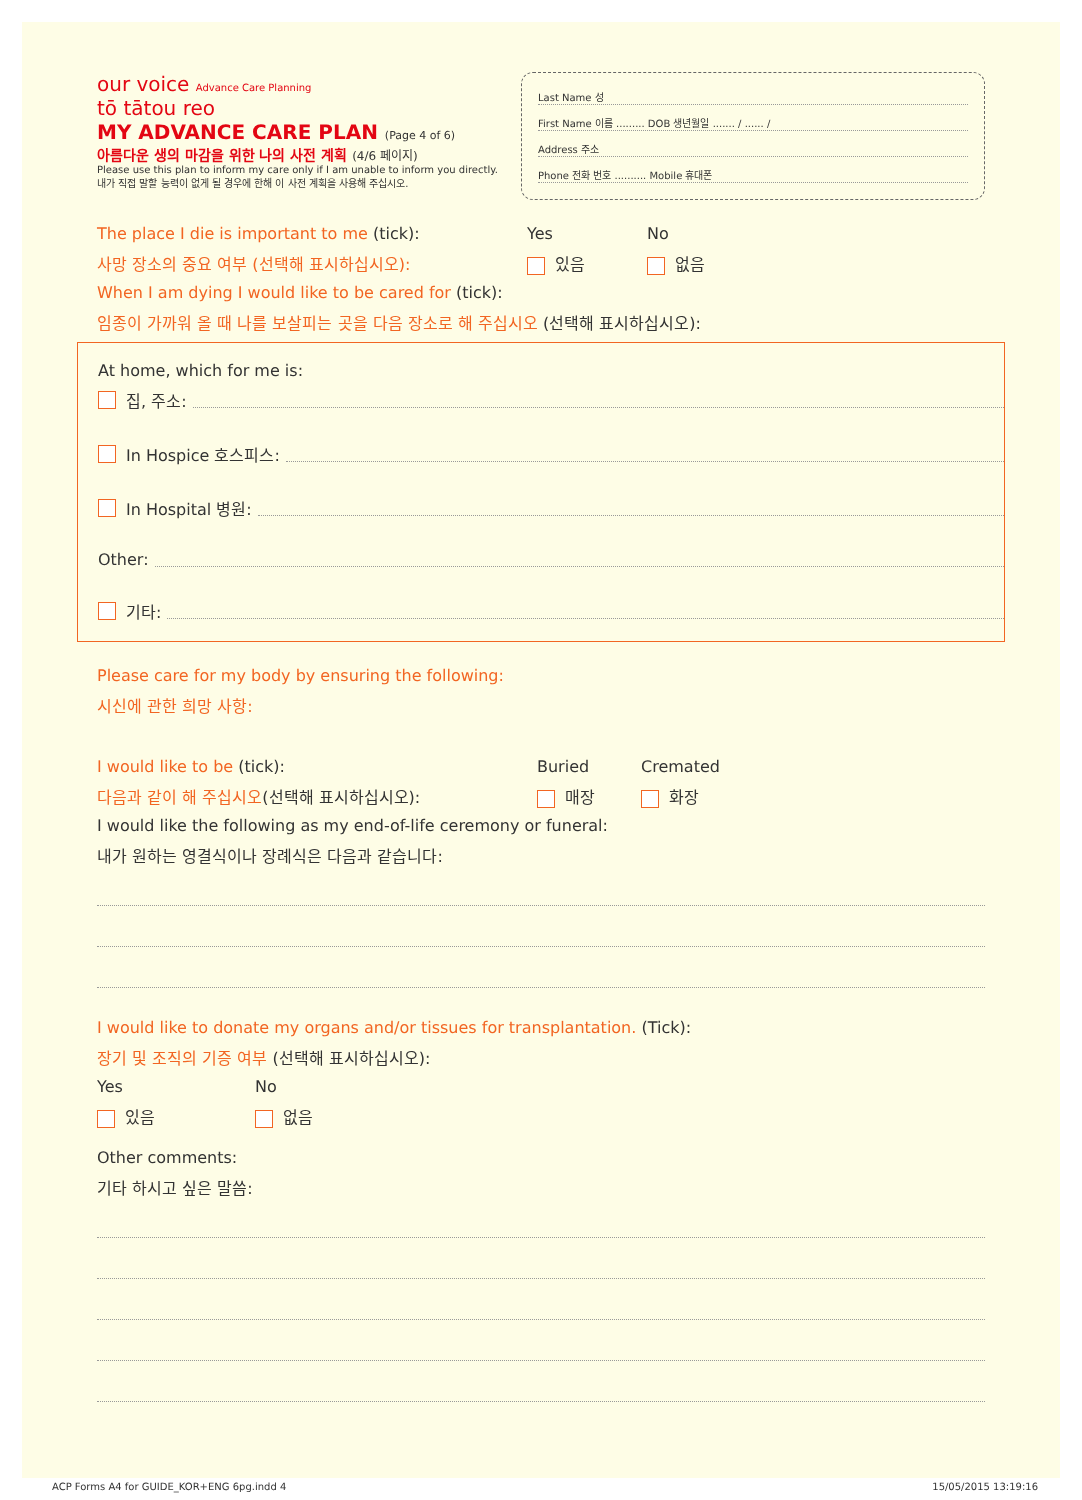our voice Advance Care Planning
tō tātou reo
MY ADVANCE CARE PLAN (Page 4 of 6)
아름다운 생의 마감을 위한 나의 사전 계획 (4/6 페이지)
Please use this plan to inform my care only if I am unable to inform you directly.
내가 직접 말할 능력이 없게 될 경우에 한해 이 사전 계획을 사용해 주십시오.
Last Name 성
First Name 이름 ......... DOB 생년월일 ....... / ...... /
Address 주소
Phone 전화 번호 .......... Mobile 휴대폰
The place I die is important to me (tick): Yes No
사망 장소의 중요 여부 (선택해 표시하십시오): 있음 없음
When I am dying I would like to be cared for (tick):
임종이 가까워 올 때 나를 보살피는 곳을 다음 장소로 해 주십시오 (선택해 표시하십시오):
At home, which for me is:
집, 주소:
In Hospice 호스피스:
In Hospital 병원:
Other:
기타:
Please care for my body by ensuring the following:
시신에 관한 희망 사항:
I would like to be (tick): Buried Cremated
다음과 같이 해 주십시오(선택해 표시하십시오): 매장 화장
I would like the following as my end-of-life ceremony or funeral:
내가 원하는 영결식이나 장례식은 다음과 같습니다:
I would like to donate my organs and/or tissues for transplantation. (Tick):
장기 및 조직의 기증 여부 (선택해 표시하십시오):
Yes No
있음 없음
Other comments:
기타 하시고 싶은 말씀:
ACP Forms A4 for GUIDE_KOR+ENG 6pg.indd 4 15/05/2015 13:19:16